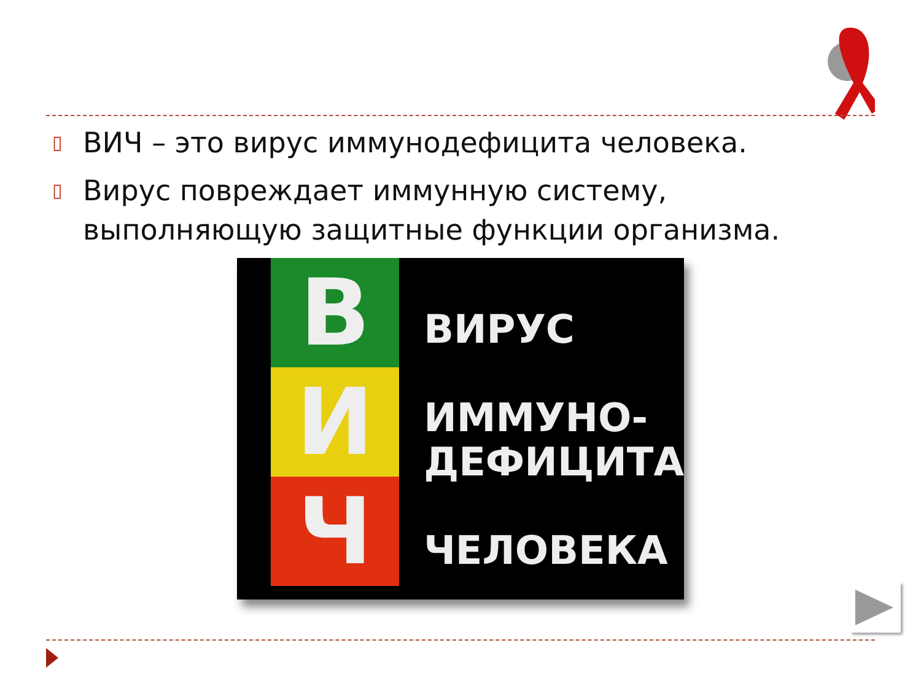▯ ВИЧ – это вирус иммунодефицита человека.
▯ Вирус повреждает иммунную систему, выполняющую защитные функции организма.
В
И
Ч
ВИРУС
ИММУНО-
ДЕФИЦИТА
ЧЕЛОВЕКА